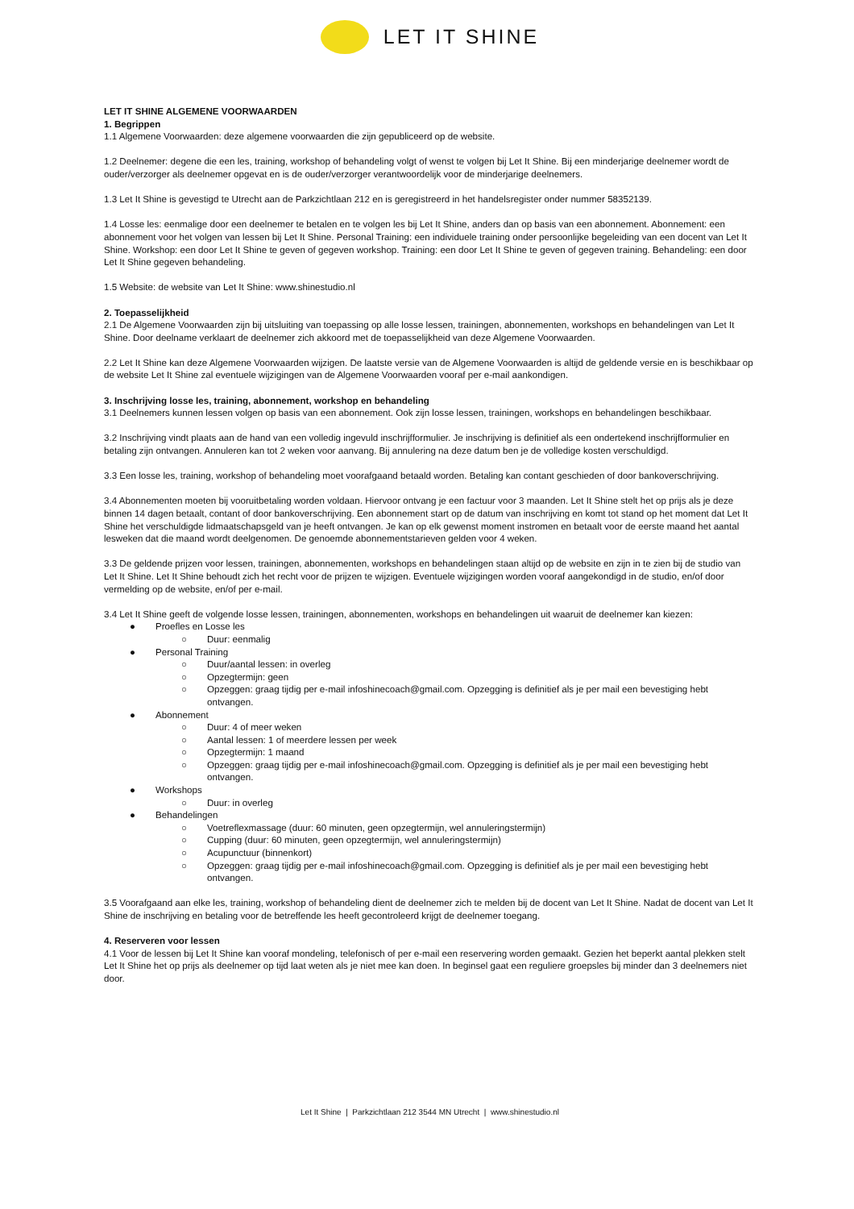LET IT SHINE
LET IT SHINE ALGEMENE VOORWAARDEN
1. Begrippen
1.1 Algemene Voorwaarden: deze algemene voorwaarden die zijn gepubliceerd op de website.
1.2 Deelnemer: degene die een les, training, workshop of behandeling volgt of wenst te volgen bij Let It Shine. Bij een minderjarige deelnemer wordt de ouder/verzorger als deelnemer opgevat en is de ouder/verzorger verantwoordelijk voor de minderjarige deelnemers.
1.3 Let It Shine is gevestigd te Utrecht aan de Parkzichtlaan 212 en is geregistreerd in het handelsregister onder nummer 58352139.
1.4 Losse les: eenmalige door een deelnemer te betalen en te volgen les bij Let It Shine, anders dan op basis van een abonnement. Abonnement: een abonnement voor het volgen van lessen bij Let It Shine. Personal Training: een individuele training onder persoonlijke begeleiding van een docent van Let It Shine. Workshop: een door Let It Shine te geven of gegeven workshop. Training: een door Let It Shine te geven of gegeven training. Behandeling: een door Let It Shine gegeven behandeling.
1.5 Website: de website van Let It Shine: www.shinestudio.nl
2. Toepasselijkheid
2.1 De Algemene Voorwaarden zijn bij uitsluiting van toepassing op alle losse lessen, trainingen, abonnementen, workshops en behandelingen van Let It Shine. Door deelname verklaart de deelnemer zich akkoord met de toepasselijkheid van deze Algemene Voorwaarden.
2.2 Let It Shine kan deze Algemene Voorwaarden wijzigen. De laatste versie van de Algemene Voorwaarden is altijd de geldende versie en is beschikbaar op de website Let It Shine zal eventuele wijzigingen van de Algemene Voorwaarden vooraf per e-mail aankondigen.
3. Inschrijving losse les, training, abonnement, workshop en behandeling
3.1 Deelnemers kunnen lessen volgen op basis van een abonnement. Ook zijn losse lessen, trainingen, workshops en behandelingen beschikbaar.
3.2 Inschrijving vindt plaats aan de hand van een volledig ingevuld inschrijfformulier. Je inschrijving is definitief als een ondertekend inschrijfformulier en betaling zijn ontvangen. Annuleren kan tot 2 weken voor aanvang. Bij annulering na deze datum ben je de volledige kosten verschuldigd.
3.3 Een losse les, training, workshop of behandeling moet voorafgaand betaald worden. Betaling kan contant geschieden of door bankoverschrijving.
3.4 Abonnementen moeten bij vooruitbetaling worden voldaan. Hiervoor ontvang je een factuur voor 3 maanden. Let It Shine stelt het op prijs als je deze binnen 14 dagen betaalt, contant of door bankoverschrijving. Een abonnement start op de datum van inschrijving en komt tot stand op het moment dat Let It Shine het verschuldigde lidmaatschapsgeld van je heeft ontvangen. Je kan op elk gewenst moment instromen en betaalt voor de eerste maand het aantal lesweken dat die maand wordt deelgenomen. De genoemde abonnementstarieven gelden voor 4 weken.
3.3 De geldende prijzen voor lessen, trainingen, abonnementen, workshops en behandelingen staan altijd op de website en zijn in te zien bij de studio van Let It Shine. Let It Shine behoudt zich het recht voor de prijzen te wijzigen. Eventuele wijzigingen worden vooraf aangekondigd in de studio, en/of door vermelding op de website, en/of per e-mail.
3.4 Let It Shine geeft de volgende losse lessen, trainingen, abonnementen, workshops en behandelingen uit waaruit de deelnemer kan kiezen:
● Proefles en Losse les
○ Duur: eenmalig
● Personal Training
○ Duur/aantal lessen: in overleg
○ Opzegtermijn: geen
○ Opzeggen: graag tijdig per e-mail infoshinecoach@gmail.com. Opzegging is definitief als je per mail een bevestiging hebt ontvangen.
● Abonnement
○ Duur: 4 of meer weken
○ Aantal lessen: 1 of meerdere lessen per week
○ Opzegtermijn: 1 maand
○ Opzeggen: graag tijdig per e-mail infoshinecoach@gmail.com. Opzegging is definitief als je per mail een bevestiging hebt ontvangen.
● Workshops
○ Duur: in overleg
● Behandelingen
○ Voetreflexmassage (duur: 60 minuten, geen opzegtermijn, wel annuleringstermijn)
○ Cupping (duur: 60 minuten, geen opzegtermijn, wel annuleringstermijn)
○ Acupunctuur (binnenkort)
○ Opzeggen: graag tijdig per e-mail infoshinecoach@gmail.com. Opzegging is definitief als je per mail een bevestiging hebt ontvangen.
3.5 Voorafgaand aan elke les, training, workshop of behandeling dient de deelnemer zich te melden bij de docent van Let It Shine. Nadat de docent van Let It Shine de inschrijving en betaling voor de betreffende les heeft gecontroleerd krijgt de deelnemer toegang.
4. Reserveren voor lessen
4.1 Voor de lessen bij Let It Shine kan vooraf mondeling, telefonisch of per e-mail een reservering worden gemaakt. Gezien het beperkt aantal plekken stelt Let It Shine het op prijs als deelnemer op tijd laat weten als je niet mee kan doen. In beginsel gaat een reguliere groepsles bij minder dan 3 deelnemers niet door.
Let It Shine | Parkzichtlaan 212 3544 MN Utrecht | www.shinestudio.nl